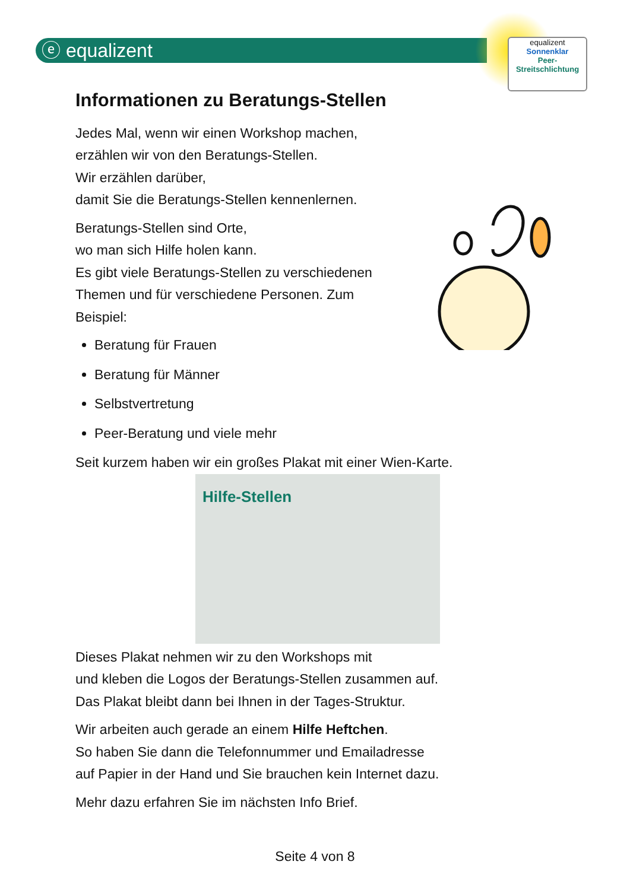ⓔ equalizent
equalizent
Sonnenklar
Peer-
Streitschlichtung
Informationen zu Beratungs-Stellen
Jedes Mal, wenn wir einen Workshop machen,
erzählen wir von den Beratungs-Stellen.
Wir erzählen darüber,
damit Sie die Beratungs-Stellen kennenlernen.
Beratungs-Stellen sind Orte,
wo man sich Hilfe holen kann.
Es gibt viele Beratungs-Stellen zu verschiedenen
Themen und für verschiedene Personen. Zum
Beispiel:
Beratung für Frauen
Beratung für Männer
Selbstvertretung
Peer-Beratung und viele mehr
Seit kurzem haben wir ein großes Plakat mit einer Wien-Karte.
Hilfe-Stellen
Dieses Plakat nehmen wir zu den Workshops mit
und kleben die Logos der Beratungs-Stellen zusammen auf.
Das Plakat bleibt dann bei Ihnen in der Tages-Struktur.
Wir arbeiten auch gerade an einem Hilfe Heftchen.
So haben Sie dann die Telefonnummer und Emailadresse
auf Papier in der Hand und Sie brauchen kein Internet dazu.
Mehr dazu erfahren Sie im nächsten Info Brief.
Seite 4 von 8